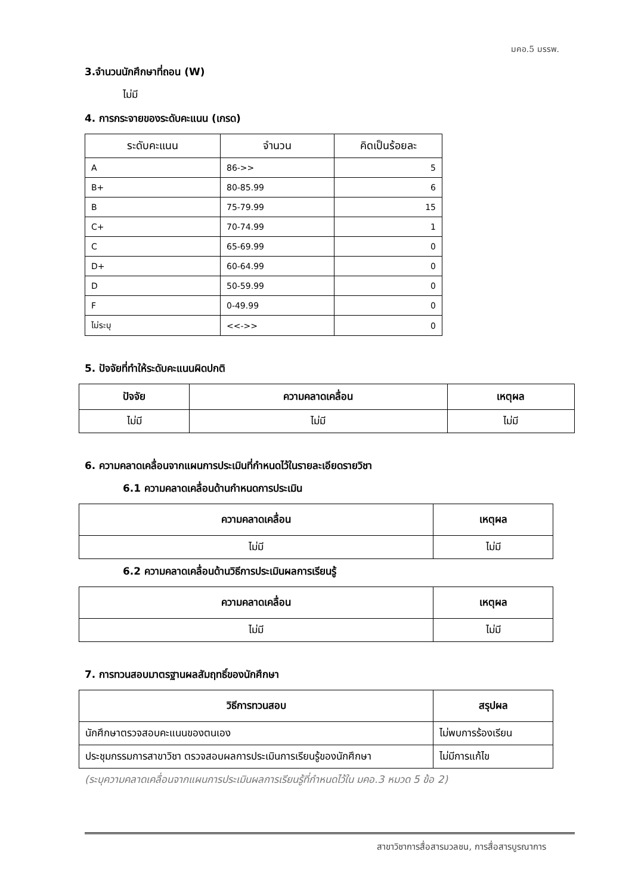มคอ.5 มรรพ.
3.จำนวนนักศึกษาที่ถอน (W)
ไม่มี
4. การกระจายของระดับคะแนน (เกรด)
| ระดับคะแนน | จำนวน | คิดเป็นร้อยละ |
| --- | --- | --- |
| A | 86->> | 5 |
| B+ | 80-85.99 | 6 |
| B | 75-79.99 | 15 |
| C+ | 70-74.99 | 1 |
| C | 65-69.99 | 0 |
| D+ | 60-64.99 | 0 |
| D | 50-59.99 | 0 |
| F | 0-49.99 | 0 |
| ไม่ระบุ | <<->> | 0 |
5. ปัจจัยที่ทำให้ระดับคะแนนผิดปกติ
| ปัจจัย | ความคลาดเคลื่อน | เหตุผล |
| --- | --- | --- |
| ไม่มี | ไม่มี | ไม่มี |
6. ความคลาดเคลื่อนจากแผนการประเมินที่กำหนดไว้ในรายละเอียดรายวิชา
6.1 ความคลาดเคลื่อนด้านกำหนดการประเมิน
| ความคลาดเคลื่อน | เหตุผล |
| --- | --- |
| ไม่มี | ไม่มี |
6.2 ความคลาดเคลื่อนด้านวิธีการประเมินผลการเรียนรู้
| ความคลาดเคลื่อน | เหตุผล |
| --- | --- |
| ไม่มี | ไม่มี |
7. การทวนสอบมาตรฐานผลสัมฤทธิ์ของนักศึกษา
| วิธีการทวนสอบ | สรุปผล |
| --- | --- |
| นักศึกษาตรวจสอบคะแนนของตนเอง | ไม่พบการร้องเรียน |
| ประชุมกรรมการสาขาวิชา ตรวจสอบผลการประเมินการเรียนรู้ของนักศึกษา | ไม่มีการแก้ไข |
(ระบุความคลาดเคลื่อนจากแผนการประเมินผลการเรียนรู้ที่กำหนดไว้ใน มคอ.3 หมวด 5 ข้อ 2)
สาขาวิชาการสื่อสารมวลชน, การสื่อสารบูรณาการ